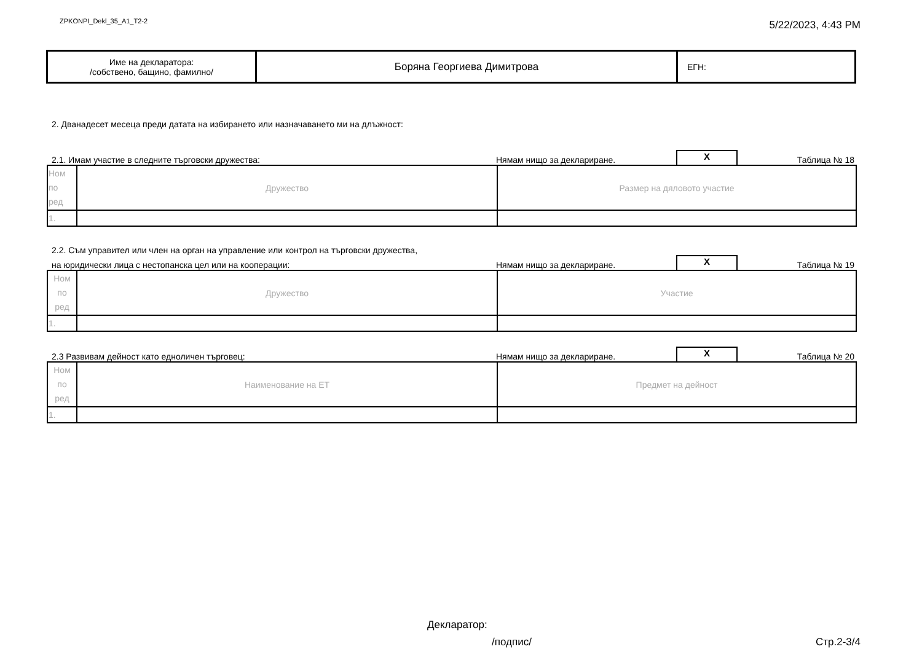ZPKONPI_Dekl_35_A1_T2-2
5/22/2023, 4:43 PM
| Име на декларатора: /собствено, бащино, фамилно/ | Боряна Георгиева Димитрова | ЕГН: |
2. Дванадесет месеца преди датата на избирането или назначаването ми на длъжност:
2.1. Имам участие в следните търговски дружества: Нямам нищо за деклариране.
X
Таблица № 18
| Ном по ред | Дружество | Размер на дяловото участие |
| 1. | | |
2.2. Съм управител или член на орган на управление или контрол на търговски дружества,
на юридически лица с нестопанска цел или на кооперации: Нямам нищо за деклариране.
X
Таблица № 19
| Ном по ред | Дружество | Участие |
| 1. | | |
2.3 Развивам дейност като едноличен търговец: Нямам нищо за деклариране.
X
Таблица № 20
| Ном по ред | Наименование на ЕТ | Предмет на дейност |
| 1. | | |
Декларатор:
/подпис/ Стр.2-3/4